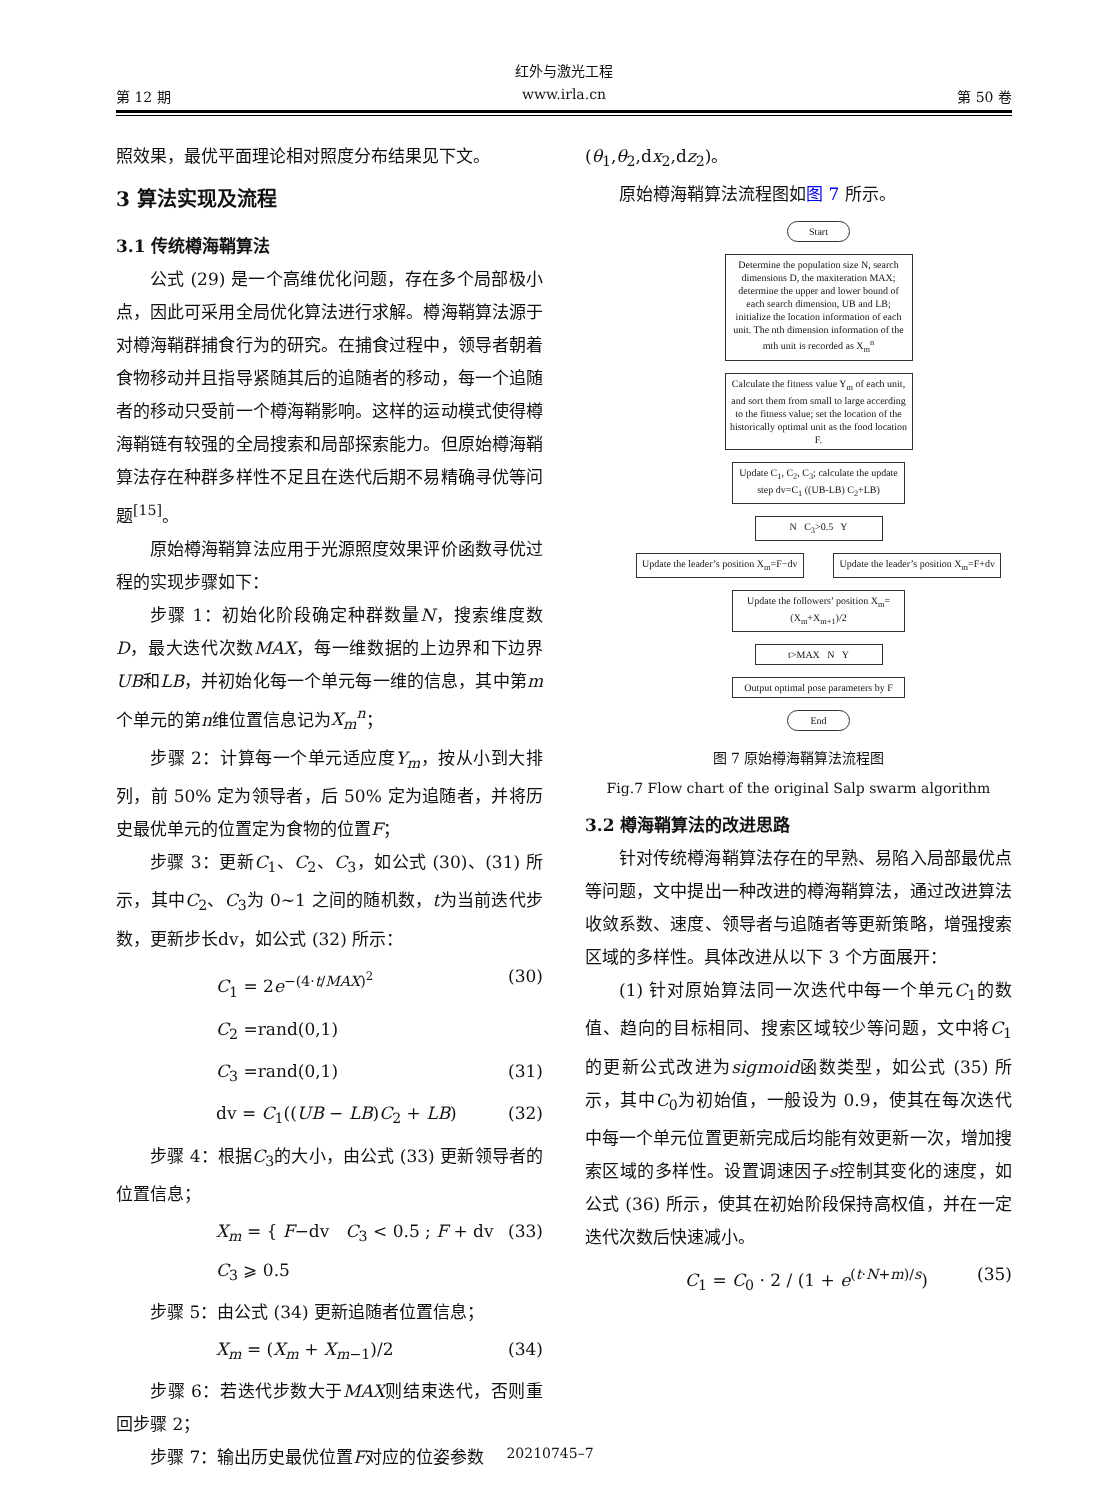红外与激光工程
第 12 期 www.irla.cn 第 50 卷
照效果，最优平面理论相对照度分布结果见下文。
3 算法实现及流程
3.1 传统樽海鞘算法
公式 (29) 是一个高维优化问题，存在多个局部极小点，因此可采用全局优化算法进行求解。樽海鞘算法源于对樽海鞘群捕食行为的研究。在捕食过程中，领导者朝着食物移动并且指导紧随其后的追随者的移动，每一个追随者的移动只受前一个樽海鞘影响。这样的运动模式使得樽海鞘链有较强的全局搜索和局部探索能力。但原始樽海鞘算法存在种群多样性不足且在迭代后期不易精确寻优等问题<sup>[15]</sup>。
原始樽海鞘算法应用于光源照度效果评价函数寻优过程的实现步骤如下：
步骤 1：初始化阶段确定种群数量N，搜索维度数D，最大迭代次数MAX，每一维数据的上边界和下边界UB和LB，并初始化每一个单元每一维的信息，其中第m个单元的第n维位置信息记为X<sub>m</sub><sup>n</sup>；
步骤 2：计算每一个单元适应度Y<sub>m</sub>，按从小到大排列，前 50% 定为领导者，后 50% 定为追随者，并将历史最优单元的位置定为食物的位置F；
步骤 3：更新C<sub>1</sub>、C<sub>2</sub>、C<sub>3</sub>，如公式 (30)、(31) 所示，其中C<sub>2</sub>、C<sub>3</sub>为 0~1 之间的随机数，t为当前迭代步数，更新步长dv，如公式 (32) 所示：
C<sub>1</sub> = 2e<sup>−(4·t/MAX)<sup>2</sup></sup> (30)
C<sub>2</sub> =rand(0,1)
C<sub>3</sub> =rand(0,1) (31)
dv = C<sub>1</sub>((UB − LB)C<sub>2</sub> + LB) (32)
步骤 4：根据C<sub>3</sub>的大小，由公式 (33) 更新领导者的位置信息；
X<sub>m</sub> = { F−dv C<sub>3</sub> < 0.5 ; F + dv C<sub>3</sub> ⩾ 0.5 (33)
步骤 5：由公式 (34) 更新追随者位置信息；
X<sub>m</sub> = (X<sub>m</sub> + X<sub>m−1</sub>)/2 (34)
步骤 6：若迭代步数大于MAX则结束迭代，否则重回步骤 2；
步骤 7：输出历史最优位置F对应的位姿参数
(θ<sub>1</sub>,θ<sub>2</sub>,dx<sub>2</sub>,dz<sub>2</sub>)。
原始樽海鞘算法流程图如图 7 所示。
Start
Determine the population size N, search dimensions D, the maxiteration MAX; determine the upper and lower bound of each search dimension, UB and LB; initialize the location information of each unit. The nth dimension information of the mth unit is recorded as X<sub>m</sub><sup>n</sup>
Calculate the fitness value Y<sub>m</sub> of each unit, and sort them from small to large accerding to the fitness value; set the location of the historically optimal unit as the food location F.
Update C<sub>1</sub>, C<sub>2</sub>, C<sub>3</sub>; calculate the update step dv=C<sub>1</sub> ((UB-LB) C<sub>2</sub>+LB)
N C<sub>3</sub>>0.5 Y
Update the leader’s position X<sub>m</sub>=F−dv
Update the leader’s position X<sub>m</sub>=F+dv
Update the followers’ position X<sub>m</sub>=(X<sub>m</sub>+X<sub>m+1</sub>)/2
t>MAX N Y
Output optimal pose parameters by F
End
图 7 原始樽海鞘算法流程图
Fig.7 Flow chart of the original Salp swarm algorithm
3.2 樽海鞘算法的改进思路
针对传统樽海鞘算法存在的早熟、易陷入局部最优点等问题，文中提出一种改进的樽海鞘算法，通过改进算法收敛系数、速度、领导者与追随者等更新策略，增强搜索区域的多样性。具体改进从以下 3 个方面展开：
(1) 针对原始算法同一次迭代中每一个单元C<sub>1</sub>的数值、趋向的目标相同、搜索区域较少等问题，文中将C<sub>1</sub>的更新公式改进为sigmoid函数类型，如公式 (35) 所示，其中C<sub>0</sub>为初始值，一般设为 0.9，使其在每次迭代中每一个单元位置更新完成后均能有效更新一次，增加搜索区域的多样性。设置调速因子s控制其变化的速度，如公式 (36) 所示，使其在初始阶段保持高权值，并在一定迭代次数后快速减小。
C<sub>1</sub> = C<sub>0</sub> · 2 / (1 + e<sup>(t·N+m)/s</sup>) (35)
20210745–7